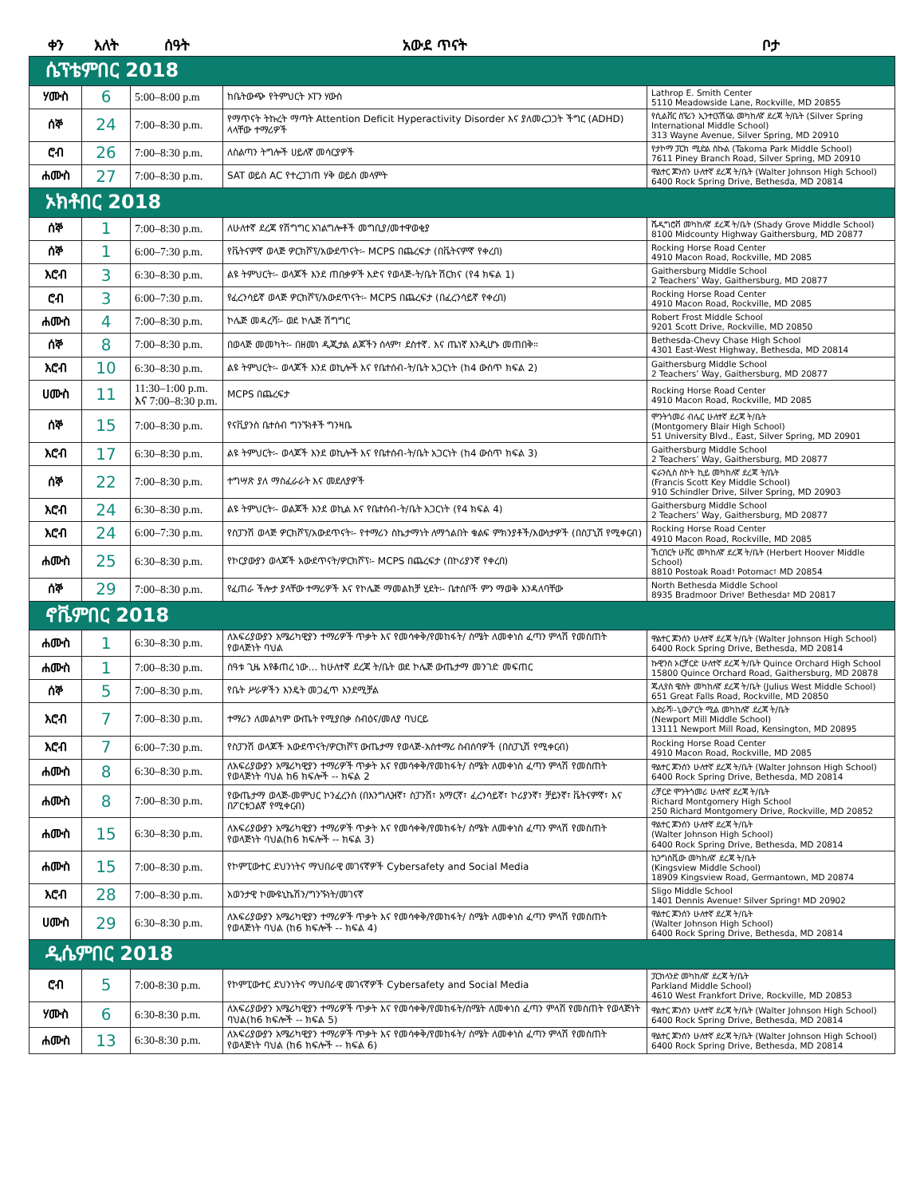| ቀን | እለት | ሰዓት | አውደ ጥናት | ቦታ |
| --- | --- | --- | --- | --- |
| ሴፕቴምበር 2018 | | | | |
| ሃሙስ | 6 | 5:00–8:00 p.m | ከቤትውጭ የትምህርት ኦፐን ሃውስ | Lathrop E. Smith Center 5110 Meadowside Lane, Rockville, MD 20855 |
| ሰኞ | 24 | 7:00–8:30 p.m. | የማጥናት ትኩረት ማጣት Attention Deficit Hyperactivity Disorder እና ያለመረጋጋት ችግር (ADHD) ላላቸው ተማሪዎች | የሲልቨር ስፕሪን ኢንተርናሽናል መካከለኛ ደረጃ ት/ቤት (Silver Spring International Middle School) 313 Wayne Avenue, Silver Spring, MD 20910 |
| ሮብ | 26 | 7:00–8:30 p.m. | ለስልጣን ትግሎች ሀይለኛ መሳርያዎች | የታኮማ ፓርክ ሚድል ስኩል (Takoma Park Middle School) 7611 Piney Branch Road, Silver Spring, MD 20910 |
| ሐሙስ | 27 | 7:00–8:30 p.m. | SAT ወይስ AC የተረጋገጠ ሃቅ ወይስ መላምት | ዋልተር ጆንሰን ሁለተኛ ደረጃ ት/ቤት (Walter Johnson High School) 6400 Rock Spring Drive, Bethesda, MD 20814 |
| ኦክቶበር 2018 | | | | |
| ሰኞ | 1 | 7:00–8:30 p.m. | ለሁለተኛ ደረጃ የሽግግር አገልግሎቶች መግቢያ/መተዋወቂያ | ሼዲግሮቭ መካከለኛ ደረጃ ት/ቤት (Shady Grove Middle School) 8100 Midcounty Highway Gaithersburg, MD 20877 |
| ሰኞ | 1 | 6:00–7:30 p.m. | የቬትናምኛ ወላጅ ዎርክሾፕ/አውደጥናት፡- MCPS በጨረፍታ (በቬትናምኛ የቀረበ) | Rocking Horse Road Center 4910 Macon Road, Rockville, MD 2085 |
| እሮብ | 3 | 6:30–8:30 p.m. | ልዩ ትምህርት፡- ወላጆች እንደ ጠበቃዎች እድና የወላጅ-ት/ቤት ሽርክና (የ4 ክፍል 1) | Gaithersburg Middle School 2 Teachers’ Way, Gaithersburg, MD 20877 |
| ሮብ | 3 | 6:00–7:30 p.m. | የፈረንሳይኛ ወላጅ ዎርክሾፕ/አውደጥናት፡- MCPS በጨረፍታ (በፈረንሳይኛ የቀረበ) | Rocking Horse Road Center 4910 Macon Road, Rockville, MD 2085 |
| ሐሙስ | 4 | 7:00–8:30 p.m. | ኮሌጅ መዳረሻ፡- ወደ ኮሌጅ ሽግግር | Robert Frost Middle School 9201 Scott Drive, Rockville, MD 20850 |
| ሰኞ | 8 | 7:00–8:30 p.m. | በወላጅ መመካት፡- በዘመነ ዲጂታል ልጆችን ሰላም፣ ደስተኛ. እና ጤነኛ እንዲሆኑ መጠበቅ። | Bethesda-Chevy Chase High School 4301 East-West Highway, Bethesda, MD 20814 |
| እሮብ | 10 | 6:30–8:30 p.m. | ልዩ ትምህርት፡- ወላጆች እንደ ወኪሎች እና የቤተሰብ-ት/ቤት አጋርነት (ከ4 ውስጥ ክፍል 2) | Gaithersburg Middle School 2 Teachers’ Way, Gaithersburg, MD 20877 |
| ሀሙስ | 11 | 11:30–1:00 p.m. እና 7:00–8:30 p.m. | MCPS በጨረፍታ | Rocking Horse Road Center 4910 Macon Road, Rockville, MD 2085 |
| ሰኞ | 15 | 7:00–8:30 p.m. | የናቪያንስ ቤተሰብ ግንኙነቶች ግንዛቤ | ሞንትጎመሪ ብሌር ሁለተኛ ደረጃ ት/ቤት (Montgomery Blair High School) 51 University Blvd., East, Silver Spring, MD 20901 |
| እሮብ | 17 | 6:30–8:30 p.m. | ልዩ ትምህርት፡- ወላጆች እንደ ወኪሎች እና የቤተሰብ-ት/ቤት አጋርነት (ከ4 ውስጥ ክፍል 3) | Gaithersburg Middle School 2 Teachers’ Way, Gaithersburg, MD 20877 |
| ሰኞ | 22 | 7:00–8:30 p.m. | ተግሣጽ ያለ ማስፈራራት እና መደለያዎች | ፍራንሲስ ስኮት ኪይ መካከለኛ ደረጃ ት/ቤት (Francis Scott Key Middle School) 910 Schindler Drive, Silver Spring, MD 20903 |
| እሮብ | 24 | 6:30–8:30 p.m. | ልዩ ትምህርት፡- ወልጆች እንደ ወኪል እና የቤተሰብ-ት/ቤት አጋርነት (የ4 ክፍል 4) | Gaithersburg Middle School 2 Teachers’ Way, Gaithersburg, MD 20877 |
| እሮብ | 24 | 6:00–7:30 p.m. | የስፓንሽ ወላጅ ዎርክሾፕ/አውደጥናት፡- የተማሪን ስኬታማነት ለማጎልበት ቁልፍ ምክንያቶች/እውነታዎች (በስፓኒሽ የሚቀርብ) | Rocking Horse Road Center 4910 Macon Road, Rockville, MD 2085 |
| ሐሙስ | 25 | 6:30–8:30 p.m. | የኮርያውያን ወላጆች አውደጥናት/ዎርክሾፕ፡- MCPS በጨረፍታ (በኮሪያንኛ የቀረበ) | ኸርበርት ሁቨር መካከለኛ ደረጃ ት/ቤት (Herbert Hoover Middle School) 8810 Postoak Road፣ Potomac፣ MD 20854 |
| ሰኞ | 29 | 7:00–8:30 p.m. | የፈጠራ ችሎታ ያላቸው ተማሪዎች እና የኮሌጅ ማመልከቻ ሂደት፡- ቤተሰቦች ምን ማወቅ እንዳለባቸው | North Bethesda Middle School 8935 Bradmoor Drive፣ Bethesda፣ MD 20817 |
| ኖቬምበር 2018 | | | | |
| ሐሙስ | 1 | 6:30–8:30 p.m. | ለአፍሪያውያን አሜሪካዊያን ተማሪዎች ጥቃት እና የመሳቀቅ/የመከፋት/ ስሜት ለመቀነስ ፈጣን ምላሽ የመስጠት የወላጅነት ባህል | ዋልተር ጆንሰን ሁለተኛ ደረጃ ት/ቤት (Walter Johnson High School) 6400 Rock Spring Drive, Bethesda, MD 20814 |
| ሐሙስ | 1 | 7:00–8:30 p.m. | ሰዓቱ ጊዜ እየቆጠረ ነው… ከሁለተኛ ደረጃ ት/ቤት ወደ ኮሌጅ ውጤታማ መንገድ መፍጠር | ኩዊንስ ኦርቻርድ ሁለተኛ ደረጃ ት/ቤት Quince Orchard High School 15800 Quince Orchard Road, Gaithersburg, MD 20878 |
| ሰኞ | 5 | 7:00–8:30 p.m. | የቤት ሥራዎችን እንዴት መጋፈጥ እንደሚቻል | ጁሊየስ ዌስት መካከለኛ ደረጃ ት/ቤት (Julius West Middle School) 651 Great Falls Road, Rockville, MD 20850 |
| እሮብ | 7 | 7:00–8:30 p.m. | ተማሪን ለመልካም ውጤት የሚያበቃ ስብዕና/መለያ ባህርይ | አድራሻ፡-ኒውፖርት ሚል መካከለኛ ደረጃ ት/ቤት (Newport Mill Middle School) 13111 Newport Mill Road, Kensington, MD 20895 |
| እሮብ | 7 | 6:00–7:30 p.m. | የስፓንሽ ወላጆች አውደጥናት/ዎርክሾፕ ውጤታማ የወላጅ-አስተማሪ ስብሰባዎች (በስፓኒሽ የሚቀርብ) | Rocking Horse Road Center 4910 Macon Road, Rockville, MD 2085 |
| ሐሙስ | 8 | 6:30–8:30 p.m. | ለአፍሪያውያን አሜሪካዊያን ተማሪዎች ጥቃት እና የመሳቀቅ/የመከፋት/ ስሜት ለመቀነስ ፈጣን ምላሽ የመስጠት የወላጅነት ባህል ከ6 ክፍሎች -- ክፍል 2 | ዋልተር ጆንሰን ሁለተኛ ደረጃ ት/ቤት (Walter Johnson High School) 6400 Rock Spring Drive, Bethesda, MD 20814 |
| ሐሙስ | 8 | 7:00–8:30 p.m. | የውጤታማ ወላጅ-መምህር ኮንፈረንስ (በእንግሊዝኛ፣ ስፓንሽ፣ አማርኛ፣ ፈረንሳይኛ፣ ኮሪያንኛ፣ ቻይንኛ፣ ቬትናምኛ፣ እና በፖርቱጋልኛ የሚቀርብ) | ሪቻርድ ሞንትጎመሪ ሁለተኛ ደረጃ ት/ቤት Richard Montgomery High School 250 Richard Montgomery Drive, Rockville, MD 20852 |
| ሐሙስ | 15 | 6:30–8:30 p.m. | ለአፍሪያውያን አሜሪካዊያን ተማሪዎች ጥቃት እና የመሳቀቅ/የመከፋት/ ስሜት ለመቀነስ ፈጣን ምላሽ የመስጠት የወላጅነት ባህል(ከ6 ክፍሎች -- ክፍል 3) | ዋልተር ጆንሰን ሁለተኛ ደረጃ ት/ቤት (Walter Johnson High School) 6400 Rock Spring Drive, Bethesda, MD 20814 |
| ሐሙስ | 15 | 7:00–8:30 p.m. | የኮምፒውተር ደህንነትና ማህበራዊ መገናኛዎች Cybersafety and Social Media | ኪንግስቪው መካከለኛ ደረጃ ት/ቤት (Kingsview Middle School) 18909 Kingsview Road, Germantown, MD 20874 |
| እሮብ | 28 | 7:00–8:30 p.m. | አወንታዊ ኮሙዩኒኬሽን/ግንኙነት/መገናኛ | Sligo Middle School 1401 Dennis Avenue፣ Silver Spring፣ MD 20902 |
| ሀሙስ | 29 | 6:30–8:30 p.m. | ለአፍሪያውያን አሜሪካዊያን ተማሪዎች ጥቃት እና የመሳቀቅ/የመከፋት/ ስሜት ለመቀነስ ፈጣን ምላሽ የመስጠት የወላጅነት ባህል (ከ6 ክፍሎች -- ክፍል 4) | ዋልተር ጆንሰን ሁለተኛ ደረጃ ት/ቤት (Walter Johnson High School) 6400 Rock Spring Drive, Bethesda, MD 20814 |
| ዲሴምበር 2018 | | | | |
| ሮብ | 5 | 7:00-8:30 p.m. | የኮምፒውተር ደህንነትና ማህበራዊ መገናኛዎች Cybersafety and Social Media | ፓርክላንድ መካከለኛ ደረጃ ት/ቤት Parkland Middle School) 4610 West Frankfort Drive, Rockville, MD 20853 |
| ሃሙስ | 6 | 6:30-8:30 p.m. | ለአፍሪያውያን አሜሪካዊያን ተማሪዎች ጥቃት እና የመሳቀቅ/የመከፋት/ስሜት ለመቀነስ ፈጣን ምላሽ የመስጠት የወላጅነት ባህል(ከ6 ክፍሎች -- ክፍል 5) | ዋልተር ጆንሰን ሁለተኛ ደረጃ ት/ቤት (Walter Johnson High School) 6400 Rock Spring Drive, Bethesda, MD 20814 |
| ሐሙስ | 13 | 6:30-8:30 p.m. | ለአፍሪያውያን አሜሪካዊያን ተማሪዎች ጥቃት እና የመሳቀቅ/የመከፋት/ ስሜት ለመቀነስ ፈጣን ምላሽ የመስጠት የወላጅነት ባህል (ከ6 ክፍሎች -- ክፍል 6) | ዋልተር ጆንሰን ሁለተኛ ደረጃ ት/ቤት (Walter Johnson High School) 6400 Rock Spring Drive, Bethesda, MD 20814 |